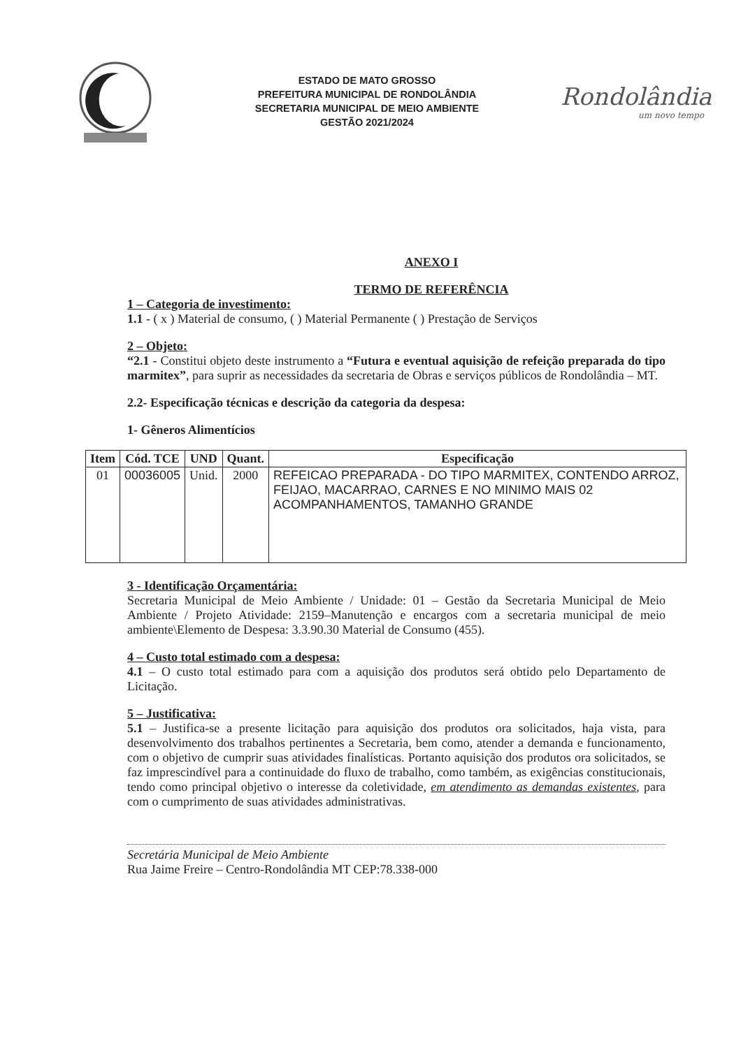ESTADO DE MATO GROSSO
PREFEITURA MUNICIPAL DE RONDOLÂNDIA
SECRETARIA MUNICIPAL DE MEIO AMBIENTE
GESTÃO 2021/2024
Rondolândia
um novo tempo
ANEXO I
TERMO DE REFERÊNCIA
1 – Categoria de investimento:
1.1 - ( x ) Material de consumo, ( ) Material Permanente ( ) Prestação de Serviços
2 – Objeto:
“2.1 - Constitui objeto deste instrumento a “Futura e eventual aquisição de refeição preparada do tipo marmitex”, para suprir as necessidades da secretaria de Obras e serviços públicos de Rondolândia – MT.
2.2- Especificação técnicas e descrição da categoria da despesa:
1- Gêneros Alimentícios
| Item | Cód. TCE | UND | Quant. | Especificação |
| --- | --- | --- | --- | --- |
| 01 | 00036005 | Unid. | 2000 | REFEICAO PREPARADA - DO TIPO MARMITEX, CONTENDO ARROZ, FEIJAO, MACARRAO, CARNES E NO MINIMO MAIS 02 ACOMPANHAMENTOS, TAMANHO GRANDE |
3 - Identificação Orçamentária:
Secretaria Municipal de Meio Ambiente / Unidade: 01 – Gestão da Secretaria Municipal de Meio Ambiente / Projeto Atividade: 2159–Manutenção e encargos com a secretaria municipal de meio ambiente\Elemento de Despesa: 3.3.90.30 Material de Consumo (455).
4 – Custo total estimado com a despesa:
4.1 – O custo total estimado para com a aquisição dos produtos será obtido pelo Departamento de Licitação.
5 – Justificativa:
5.1 – Justifica-se a presente licitação para aquisição dos produtos ora solicitados, haja vista, para desenvolvimento dos trabalhos pertinentes a Secretaria, bem como, atender a demanda e funcionamento, com o objetivo de cumprir suas atividades finalísticas. Portanto aquisição dos produtos ora solicitados, se faz imprescindível para a continuidade do fluxo de trabalho, como também, as exigências constitucionais, tendo como principal objetivo o interesse da coletividade, em atendimento as demandas existentes, para com o cumprimento de suas atividades administrativas.
Secretária Municipal de Meio Ambiente
Rua Jaime Freire – Centro-Rondolândia MT CEP:78.338-000